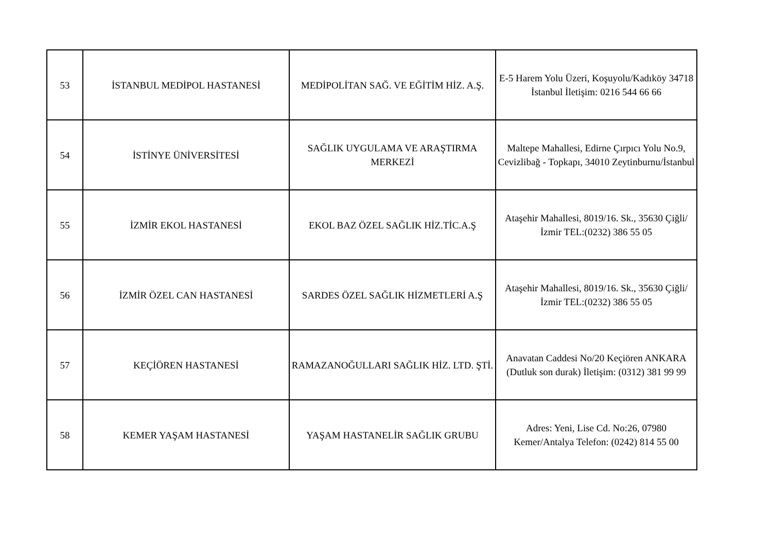| 53 | İSTANBUL MEDİPOL HASTANESİ | MEDİPOLİTAN SAĞ. VE EĞİTİM HİZ. A.Ş. | E-5 Harem Yolu Üzeri, Koşuyolu/Kadıköy 34718 İstanbul İletişim: 0216 544 66 66 |
| 54 | İSTİNYE ÜNİVERSİTESİ | SAĞLIK UYGULAMA VE ARAŞTIRMA MERKEZİ | Maltepe Mahallesi, Edirne Çırpıcı Yolu No.9, Cevizlibağ - Topkapı, 34010 Zeytinburnu/İstanbul |
| 55 | İZMİR EKOL HASTANESİ | EKOL BAZ ÖZEL SAĞLIK HİZ.TİC.A.Ş | Ataşehir Mahallesi, 8019/16. Sk., 35630 Çiğli/İzmir TEL:(0232) 386 55 05 |
| 56 | İZMİR ÖZEL CAN HASTANESİ | SARDES ÖZEL SAĞLIK HİZMETLERİ A.Ş | Ataşehir Mahallesi, 8019/16. Sk., 35630 Çiğli/İzmir TEL:(0232) 386 55 05 |
| 57 | KEÇİÖREN HASTANESİ | RAMAZANOĞULLARI SAĞLIK HİZ. LTD. ŞTİ. | Anavatan Caddesi No/20 Keçiören ANKARA (Dutluk son durak) İletişim: (0312) 381 99 99 |
| 58 | KEMER YAŞAM HASTANESİ | YAŞAM HASTANELİR SAĞLIK GRUBU | Adres: Yeni, Lise Cd. No:26, 07980 Kemer/Antalya Telefon: (0242) 814 55 00 |